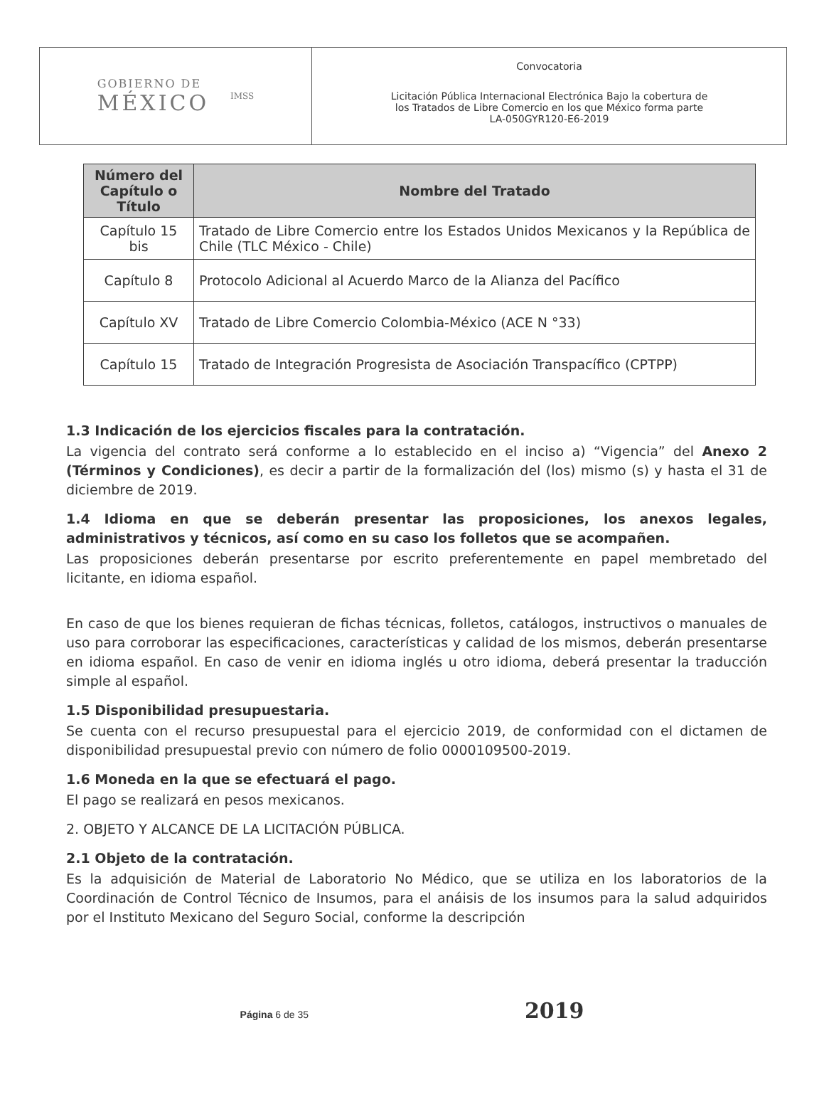GOBIERNO DE
MÉXICO
IMSS
Convocatoria
Licitación Pública Internacional Electrónica Bajo la cobertura de
los Tratados de Libre Comercio en los que México forma parte
LA-050GYR120-E6-2019
| Número del Capítulo o Título | Nombre del Tratado |
| --- | --- |
| Capítulo 15 bis | Tratado de Libre Comercio entre los Estados Unidos Mexicanos y la República de Chile (TLC México - Chile) |
| Capítulo 8 | Protocolo Adicional al Acuerdo Marco de la Alianza del Pacífico |
| Capítulo XV | Tratado de Libre Comercio Colombia-México (ACE N °33) |
| Capítulo 15 | Tratado de Integración Progresista de Asociación Transpacífico (CPTPP) |
1.3 Indicación de los ejercicios fiscales para la contratación.
La vigencia del contrato será conforme a lo establecido en el inciso a) “Vigencia” del Anexo 2 (Términos y Condiciones), es decir a partir de la formalización del (los) mismo (s) y hasta el 31 de diciembre de 2019.
1.4 Idioma en que se deberán presentar las proposiciones, los anexos legales, administrativos y técnicos, así como en su caso los folletos que se acompañen.
Las proposiciones deberán presentarse por escrito preferentemente en papel membretado del licitante, en idioma español.
En caso de que los bienes requieran de fichas técnicas, folletos, catálogos, instructivos o manuales de uso para corroborar las especificaciones, características y calidad de los mismos, deberán presentarse en idioma español. En caso de venir en idioma inglés u otro idioma, deberá presentar la traducción simple al español.
1.5 Disponibilidad presupuestaria.
Se cuenta con el recurso presupuestal para el ejercicio 2019, de conformidad con el dictamen de disponibilidad presupuestal previo con número de folio 0000109500-2019.
1.6 Moneda en la que se efectuará el pago.
El pago se realizará en pesos mexicanos.
2. OBJETO Y ALCANCE DE LA LICITACIÓN PÚBLICA.
2.1 Objeto de la contratación.
Es la adquisición de Material de Laboratorio No Médico, que se utiliza en los laboratorios de la Coordinación de Control Técnico de Insumos, para el anáisis de los insumos para la salud adquiridos por el Instituto Mexicano del Seguro Social, conforme la descripción
Página 6 de 35 2019